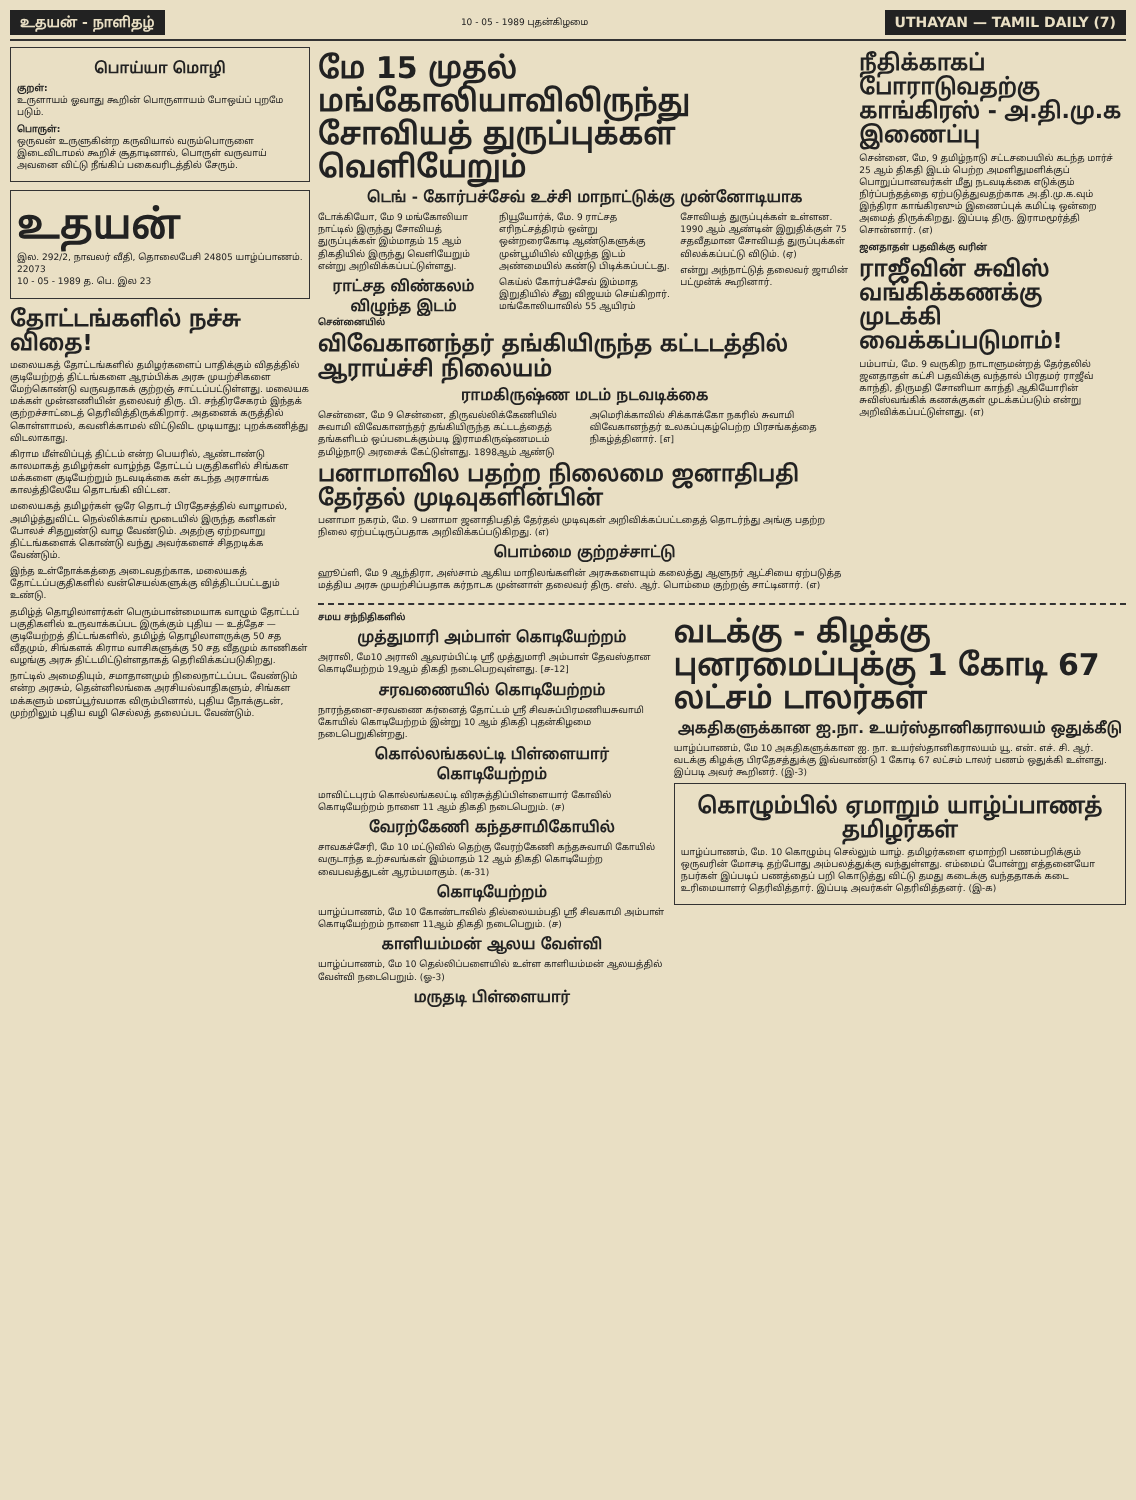உதயன் - நாளிதழ் 10 - 05 - 1989 புதன்கிழமை UTHAYAN — TAMIL DAILY (7)
பொய்யா மொழி
குறள்:
உருளாயம் ஓவாது கூறின் பொருளாயம் போஒய்ப் புறமே படும்.
பொருள்:
ஒருவன் உருளுகின்ற கருவியால் வரும்பொருளை இடைவிடாமல் கூறிச் சூதாடினால், பொருள் வருவாய் அவனை விட்டு நீங்கிப் பகைவரிடத்தில் சேரும்.
உதயன்
இல. 292/2, நாவலர் வீதி, தொலைபேசி 24805 யாழ்ப்பாணம். 22073
10 - 05 - 1989 த. பெ. இல 23
தோட்டங்களில் நச்சு விதை!
மலையகத் தோட்டங்களில் தமிழர்களைப் பாதிக்கும் விதத்தில் குடியேற்றத் திட்டங்களை ஆரம்பிக்க அரசு முயற்சிகளை மேற்கொண்டு வருவதாகக் குற்றஞ் சாட்டப்பட்டுள்ளது. மலையக மக்கள் முன்னணியின் தலைவர் திரு. பி. சந்திரசேகரம் இந்தக் குற்றச்சாட்டைத் தெரிவித்திருக்கிறார். அதனைக் கருத்தில் கொள்ளாமல், கவனிக்காமல் விட்டுவிட முடியாது; புறக்கணித்து விடலாகாது.
கிராம மீள்விப்புத் திட்டம் என்ற பெயரில், ஆண்டாண்டு காலமாகத் தமிழர்கள் வாழ்ந்த தோட்டப் பகுதிகளில் சிங்கள மக்களை குடியேற்றும் நடவடிக்கை கள் கடந்த அரசாங்க காலத்திலேயே தொடங்கி விட்டன.
மலையகத் தமிழர்கள் ஒரே தொடர் பிரதேசத்தில் வாழாமல், அமிழ்த்துவிட்ட நெல்லிக்காய் மூடையில் இருந்த கனிகள் போலச் சிதறுண்டு வாழ வேண்டும். அதற்கு ஏற்றவாறு திட்டங்களைக் கொண்டு வந்து அவர்களைச் சிதறடிக்க வேண்டும்.
இந்த உள்நோக்கத்தை அடைவதற்காக, மலையகத் தோட்டப்பகுதிகளில் வன்செயல்களுக்கு வித்திடப்பட்டதும் உண்டு.
தமிழ்த் தொழிலாளர்கள் பெரும்பான்மையாக வாழும் தோட்டப் பகுதிகளில் உருவாக்கப்பட இருக்கும் புதிய — உத்தேச — குடியேற்றத் திட்டங்களில், தமிழ்த் தொழிலாளருக்கு 50 சத வீதமும், சிங்களக் கிராம வாசிகளுக்கு 50 சத வீதமும் காணிகள் வழங்கு அரசு திட்டமிட்டுள்ளதாகத் தெரிவிக்கப்படுகிறது.
நாட்டில் அமைதியும், சமாதானமும் நிலைநாட்டப்பட வேண்டும் என்ற அரசும், தென்னிலங்கை அரசியல்வாதிகளும், சிங்கள மக்களும் மனப்பூர்வமாக விரும்பினால், புதிய நோக்குடன், முற்றிலும் புதிய வழி செல்லத் தலைப்பட வேண்டும்.
மே 15 முதல் மங்கோலியாவிலிருந்து
சோவியத் துருப்புக்கள் வெளியேறும்
டெங் - கோர்பச்சேவ் உச்சி மாநாட்டுக்கு முன்னோடியாக
டோக்கியோ, மே 9 மங்கோலியா நாட்டில் இருந்து சோவியத் துருப்புக்கள் இம்மாதம் 15 ஆம் திகதியில் இருந்து வெளியேறும் என்று அறிவிக்கப்பட்டுள்ளது.
ராட்சத விண்கலம் விழுந்த இடம்
நியூயோர்க், மே. 9 ராட்சத எரிநட்சத்திரம் ஒன்று ஒன்றரைகோடி ஆண்டுகளுக்கு முன்பூமியில் விழுந்த இடம் அண்மையில் கண்டு பிடிக்கப்பட்டது.
கெய்ல் கோர்பச்சேவ் இம்மாத இறுதியில் சீனு விஜயம் செய்கிறார். மங்கோலியாவில் 55 ஆயிரம் சோவியத் துருப்புக்கள் உள்ளன. 1990 ஆம் ஆண்டின் இறுதிக்குள் 75 சதவீதமான சோவியத் துருப்புக்கள் விலக்கப்பட்டு விடும். (ஏ)
என்று அந்நாட்டுத் தலைவர் ஜாமின் பட்முன்க் கூறினார்.
சென்னையில்
விவேகானந்தர் தங்கியிருந்த கட்டடத்தில் ஆராய்ச்சி நிலையம்
ராமகிருஷ்ண மடம் நடவடிக்கை
சென்னை, மே 9 சென்னை, திருவல்லிக்கேணியில் சுவாமி விவேகானந்தர் தங்கியிருந்த கட்டடத்தைத் தங்களிடம் ஒப்படைக்கும்படி இராமகிருஷ்ணமடம் தமிழ்நாடு அரசைக் கேட்டுள்ளது. 1898ஆம் ஆண்டு அமெரிக்காவில் சிக்காக்கோ நகரில் சுவாமி விவேகானந்தர் உலகப்புகழ்பெற்ற பிரசங்கத்தை நிகழ்த்தினார். [எ]
பனாமாவில பதற்ற நிலைமை ஜனாதிபதி தேர்தல் முடிவுகளின்பின்
பனாமா நகரம், மே. 9 பனாமா ஜனாதிபதித் தேர்தல் முடிவுகள் அறிவிக்கப்பட்டதைத் தொடர்ந்து அங்கு பதற்ற நிலை ஏற்பட்டிருப்பதாக அறிவிக்கப்படுகிறது. (எ)
பொம்மை குற்றச்சாட்டு
ஹூப்ளி, மே 9 ஆந்திரா, அஸ்சாம் ஆகிய மாநிலங்களின் அரசுகளையும் கலைத்து ஆளுநர் ஆட்சியை ஏற்படுத்த மத்திய அரசு முயற்சிப்பதாக கர்நாடக முன்னாள் தலைவர் திரு. எஸ். ஆர். பொம்மை குற்றஞ் சாட்டினார். (எ)
நீதிக்காகப் போராடுவதற்கு காங்கிரஸ் - அ.தி.மு.க இணைப்பு
சென்னை, மே, 9 தமிழ்நாடு சட்டசபையில் கடந்த மார்ச் 25 ஆம் திகதி இடம் பெற்ற அமளிதுமளிக்குப் பொறுப்பானவர்கள் மீது நடவடிக்கை எடுக்கும் நிர்ப்பந்தத்தை ஏற்படுத்துவதற்காக அ.தி.மு.க.வும் இந்திரா காங்கிரஸும் இணைப்புக் கமிட்டி ஒன்றை அமைத் திருக்கிறது. இப்படி திரு. இராமமூர்த்தி சொன்னார். (எ)
ஜனதாதள் பதவிக்கு வரின்
ராஜீவின் சுவிஸ் வங்கிக்கணக்கு முடக்கி வைக்கப்படுமாம்!
பம்பாய், மே. 9 வருகிற நாடாளுமன்றத் தேர்தலில் ஜனதாதள் கட்சி பதவிக்கு வந்தால் பிரதமர் ராஜீவ் காந்தி, திருமதி சோனியா காந்தி ஆகியோரின் சுவிஸ்வங்கிக் கணக்குகள் முடக்கப்படும் என்று அறிவிக்கப்பட்டுள்ளது. (எ)
சமய சந்நிதிகளில்
முத்துமாரி அம்பாள் கொடியேற்றம்
அராலி, மே10 அராலி ஆவரம்பிட்டி ஸ்ரீ முத்துமாரி அம்பாள் தேவஸ்தான கொடியேற்றம் 19ஆம் திகதி நடைபெறவுள்ளது. [ச-12]
சரவணையில் கொடியேற்றம்
நாரந்தனை-சரவணை கர்னைத் தோட்டம் ஸ்ரீ சிவசுப்பிரமணியசுவாமி கோயில் கொடியேற்றம் இன்று 10 ஆம் திகதி புதன்கிழமை நடைபெறுகின்றது.
கொல்லங்கலட்டி பிள்ளையார் கொடியேற்றம்
மாவிட்டபுரம் கொல்லங்கலட்டி விரசுத்திப்பிள்ளையார் கோவில் கொடியேற்றம் நாளை 11 ஆம் திகதி நடைபெறும். (ச)
வேரற்கேணி கந்தசாமிகோயில்
சாவகச்சேரி, மே 10 மட்டுவில் தெற்கு வேரற்கேணி கந்தசுவாமி கோயில் வருடாந்த உற்சவங்கள் இம்மாதம் 12 ஆம் திகதி கொடியேற்ற வைபவத்துடன் ஆரம்பமாகும். (க-31)
கொடியேற்றம்
யாழ்ப்பாணம், மே 10 கோண்டாவில் தில்லையம்பதி ஸ்ரீ சிவகாமி அம்பாள் கொடியேற்றம் நாளை 11ஆம் திகதி நடைபெறும். (ச)
காளியம்மன் ஆலய வேள்வி
யாழ்ப்பாணம், மே 10 தெல்லிப்பளையில் உள்ள காளியம்மன் ஆலயத்தில் வேள்வி நடைபெறும். (ஓ-3)
மருதடி பிள்ளையார்
வடக்கு - கிழக்கு புனரமைப்புக்கு 1 கோடி 67 லட்சம் டாலர்கள்
அகதிகளுக்கான ஐ.நா. உயர்ஸ்தானிகராலயம் ஒதுக்கீடு
யாழ்ப்பாணம், மே 10 அகதிகளுக்கான ஐ. நா. உயர்ஸ்தானிகராலயம் யூ. என். எச். சி. ஆர். வடக்கு கிழக்கு பிரதேசத்துக்கு இவ்வாண்டு 1 கோடி 67 லட்சம் டாலர் பணம் ஒதுக்கி உள்ளது. இப்படி அவர் கூறினர். (இ-3)
கொழும்பில் ஏமாறும் யாழ்ப்பாணத் தமிழர்கள்
யாழ்ப்பாணம், மே. 10 கொழும்பு செல்லும் யாழ். தமிழர்களை ஏமாற்றி பணம்பறிக்கும் ஒருவரின் மோசடி தற்போது அம்பலத்துக்கு வந்துள்ளது. எம்மைப் போன்று எத்தனையோ நபர்கள் இப்படிப் பணத்தைப் பறி கொடுத்து விட்டு தமது கடைக்கு வந்ததாகக் கடை உரிமையாளர் தெரிவித்தார். இப்படி அவர்கள் தெரிவித்தனர். (இ-க)